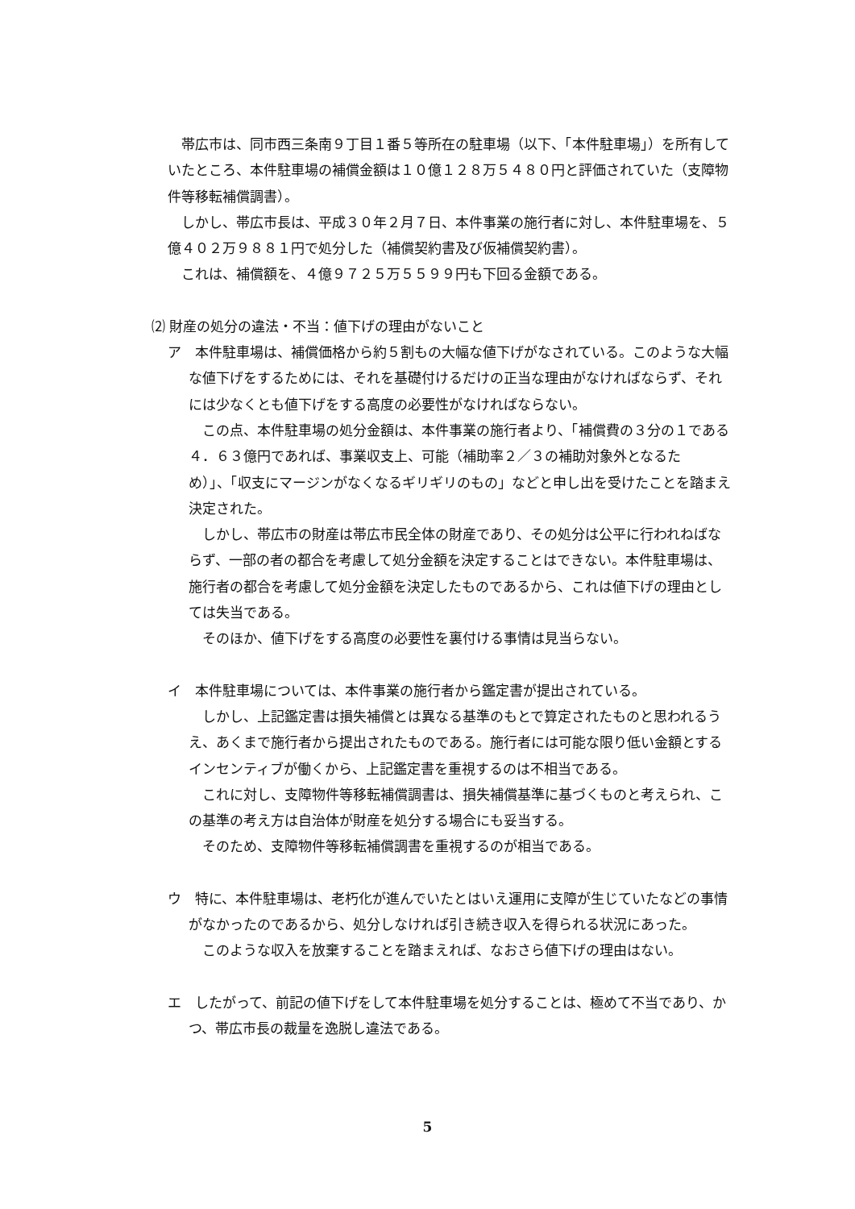帯広市は、同市西三条南９丁目１番５等所在の駐車場（以下、「本件駐車場」）を所有していたところ、本件駐車場の補償金額は１０億１２８万５４８０円と評価されていた（支障物件等移転補償調書）。
しかし、帯広市長は、平成３０年２月７日、本件事業の施行者に対し、本件駐車場を、５億４０２万９８８１円で処分した（補償契約書及び仮補償契約書）。
これは、補償額を、４億９７２５万５５９９円も下回る金額である。
⑵ 財産の処分の違法・不当：値下げの理由がないこと
ア　本件駐車場は、補償価格から約５割もの大幅な値下げがなされている。このような大幅な値下げをするためには、それを基礎付けるだけの正当な理由がなければならず、それには少なくとも値下げをする高度の必要性がなければならない。
この点、本件駐車場の処分金額は、本件事業の施行者より、「補償費の３分の１である４．６３億円であれば、事業収支上、可能（補助率２／３の補助対象外となるため）」、「収支にマージンがなくなるギリギリのもの」などと申し出を受けたことを踏まえ決定された。
しかし、帯広市の財産は帯広市民全体の財産であり、その処分は公平に行われねばならず、一部の者の都合を考慮して処分金額を決定することはできない。本件駐車場は、施行者の都合を考慮して処分金額を決定したものであるから、これは値下げの理由としては失当である。
そのほか、値下げをする高度の必要性を裏付ける事情は見当らない。
イ　本件駐車場については、本件事業の施行者から鑑定書が提出されている。
しかし、上記鑑定書は損失補償とは異なる基準のもとで算定されたものと思われるうえ、あくまで施行者から提出されたものである。施行者には可能な限り低い金額とするインセンティブが働くから、上記鑑定書を重視するのは不相当である。
これに対し、支障物件等移転補償調書は、損失補償基準に基づくものと考えられ、この基準の考え方は自治体が財産を処分する場合にも妥当する。
そのため、支障物件等移転補償調書を重視するのが相当である。
ウ　特に、本件駐車場は、老朽化が進んでいたとはいえ運用に支障が生じていたなどの事情がなかったのであるから、処分しなければ引き続き収入を得られる状況にあった。
このような収入を放棄することを踏まえれば、なおさら値下げの理由はない。
エ　したがって、前記の値下げをして本件駐車場を処分することは、極めて不当であり、かつ、帯広市長の裁量を逸脱し違法である。
5